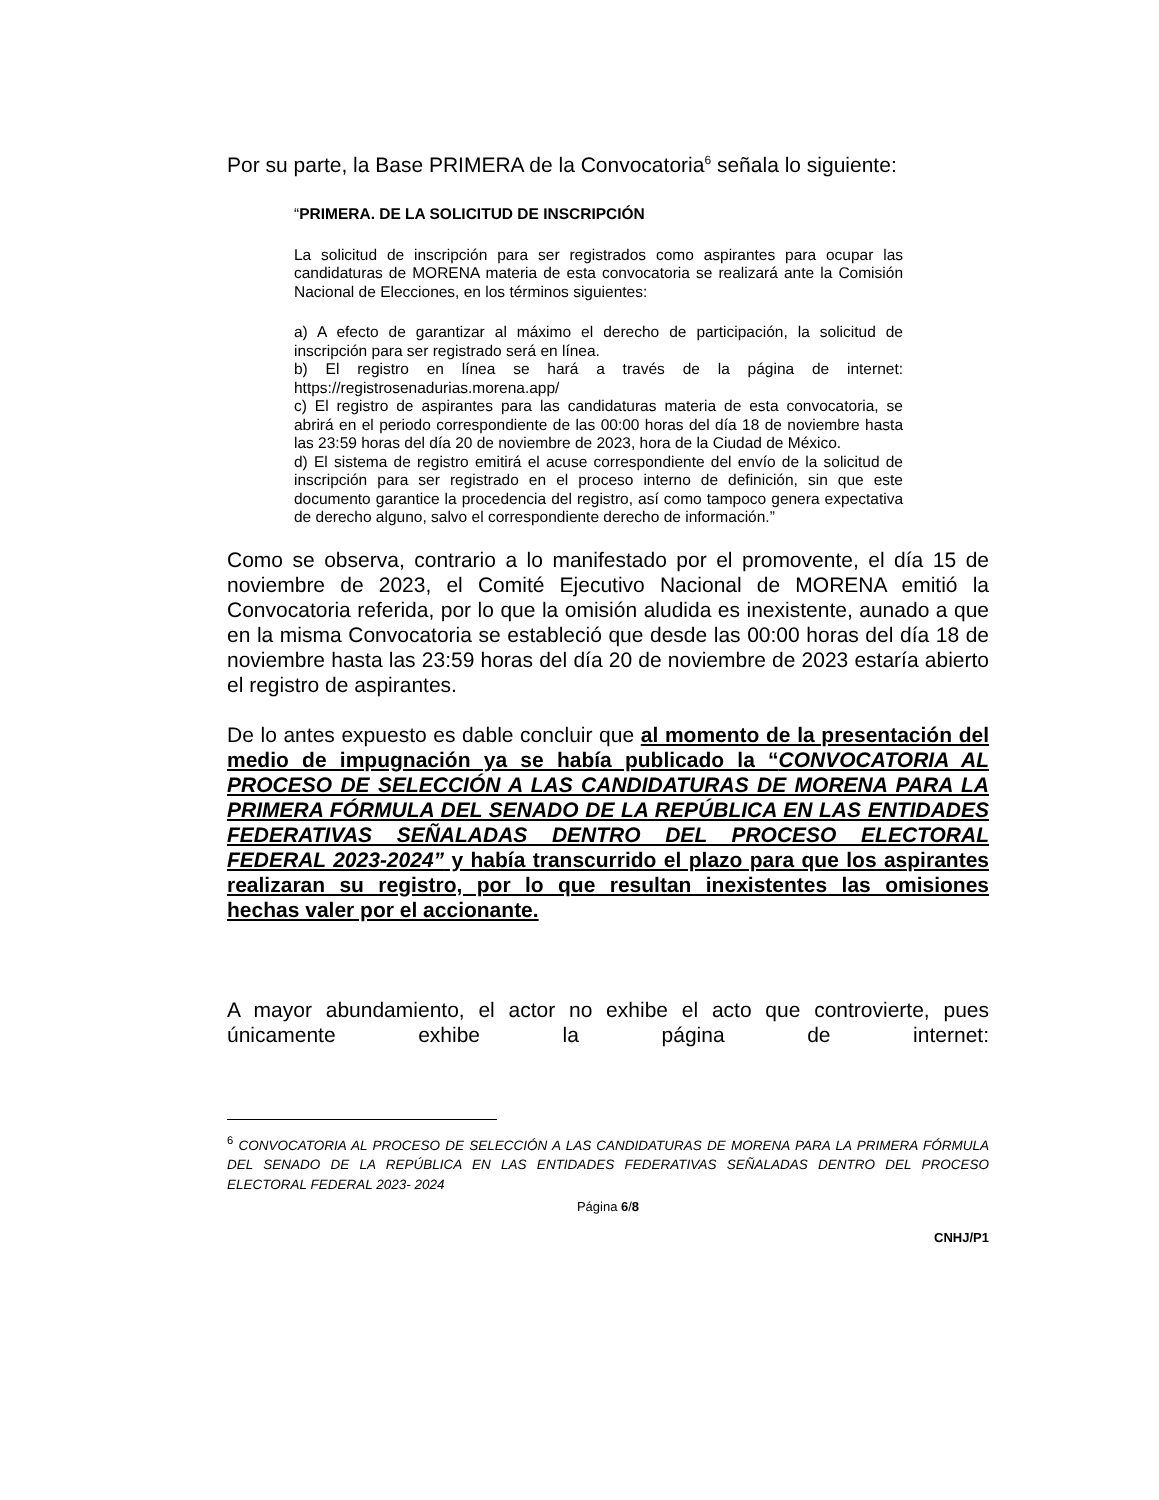Por su parte, la Base PRIMERA de la Convocatoria<sup>6</sup> señala lo siguiente:
“PRIMERA. DE LA SOLICITUD DE INSCRIPCIÓN
La solicitud de inscripción para ser registrados como aspirantes para ocupar las candidaturas de MORENA materia de esta convocatoria se realizará ante la Comisión Nacional de Elecciones, en los términos siguientes:
a) A efecto de garantizar al máximo el derecho de participación, la solicitud de inscripción para ser registrado será en línea.
b) El registro en línea se hará a través de la página de internet: https://registrosenadurias.morena.app/
c) El registro de aspirantes para las candidaturas materia de esta convocatoria, se abrirá en el periodo correspondiente de las 00:00 horas del día 18 de noviembre hasta las 23:59 horas del día 20 de noviembre de 2023, hora de la Ciudad de México.
d) El sistema de registro emitirá el acuse correspondiente del envío de la solicitud de inscripción para ser registrado en el proceso interno de definición, sin que este documento garantice la procedencia del registro, así como tampoco genera expectativa de derecho alguno, salvo el correspondiente derecho de información.”
Como se observa, contrario a lo manifestado por el promovente, el día 15 de noviembre de 2023, el Comité Ejecutivo Nacional de MORENA emitió la Convocatoria referida, por lo que la omisión aludida es inexistente, aunado a que en la misma Convocatoria se estableció que desde las 00:00 horas del día 18 de noviembre hasta las 23:59 horas del día 20 de noviembre de 2023 estaría abierto el registro de aspirantes.
De lo antes expuesto es dable concluir que al momento de la presentación del medio de impugnación ya se había publicado la “CONVOCATORIA AL PROCESO DE SELECCIÓN A LAS CANDIDATURAS DE MORENA PARA LA PRIMERA FÓRMULA DEL SENADO DE LA REPÚBLICA EN LAS ENTIDADES FEDERATIVAS SEÑALADAS DENTRO DEL PROCESO ELECTORAL FEDERAL 2023-2024” y había transcurrido el plazo para que los aspirantes realizaran su registro, por lo que resultan inexistentes las omisiones hechas valer por el accionante.
A mayor abundamiento, el actor no exhibe el acto que controvierte, pues únicamente exhibe la página de internet:
<sup>6</sup> CONVOCATORIA AL PROCESO DE SELECCIÓN A LAS CANDIDATURAS DE MORENA PARA LA PRIMERA FÓRMULA DEL SENADO DE LA REPÚBLICA EN LAS ENTIDADES FEDERATIVAS SEÑALADAS DENTRO DEL PROCESO ELECTORAL FEDERAL 2023- 2024
Página 6/8
CNHJ/P1